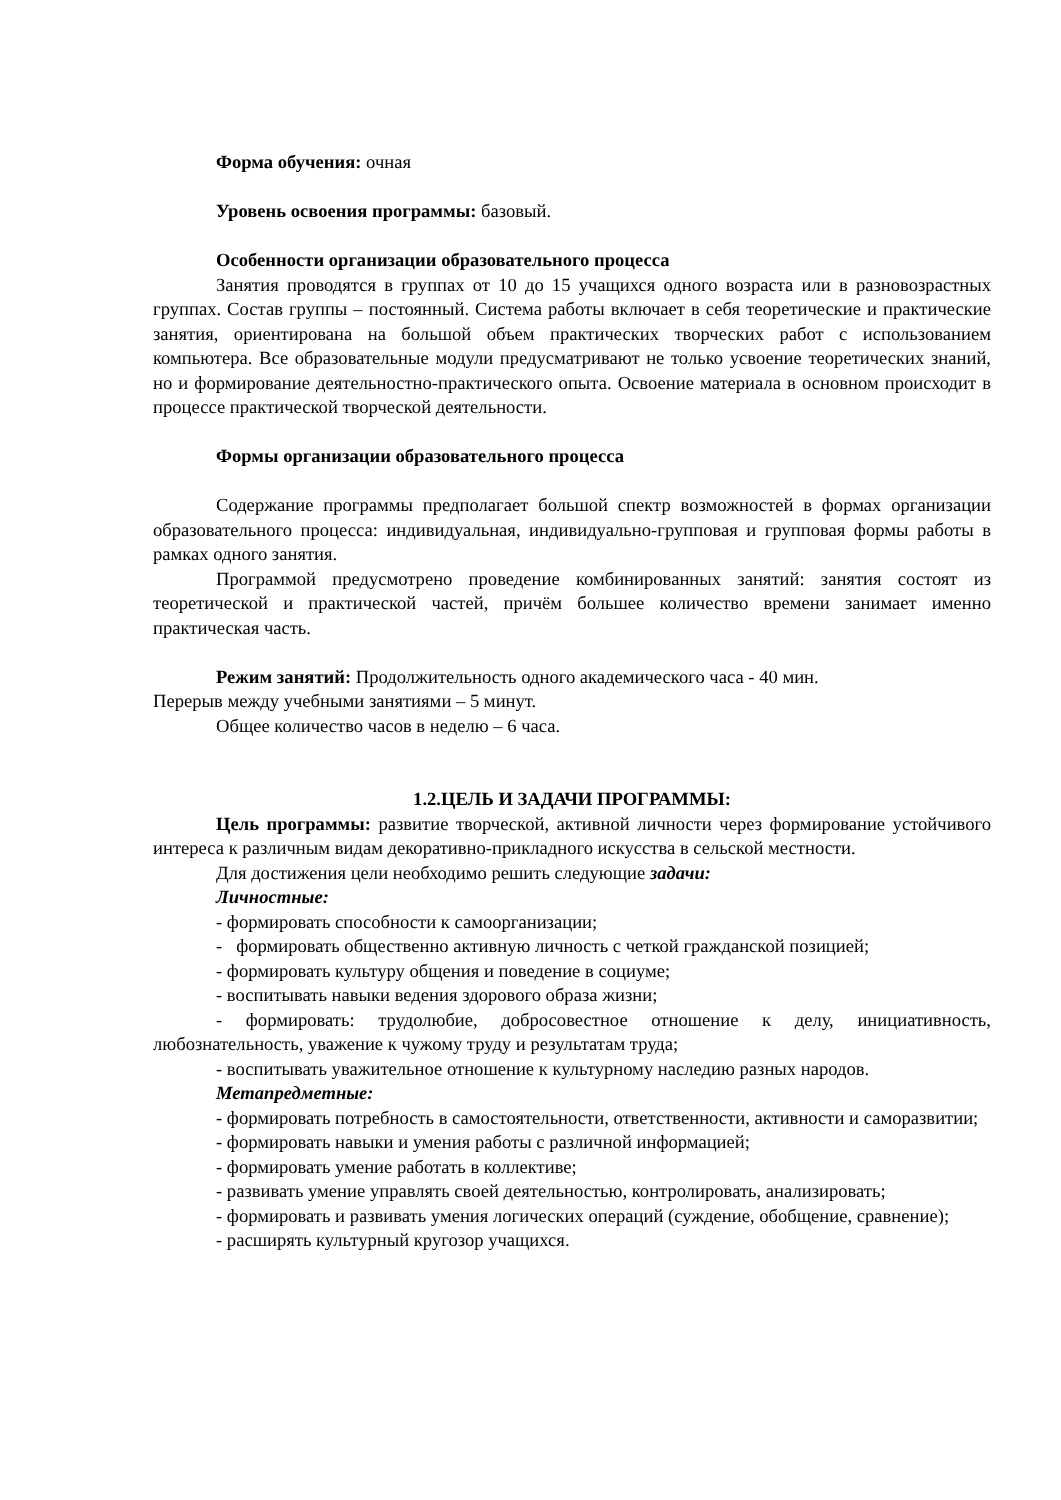Форма обучения: очная
Уровень освоения программы: базовый.
Особенности организации образовательного процесса
Занятия проводятся в группах от 10 до 15 учащихся одного возраста или в разновозрастных группах. Состав группы – постоянный. Система работы включает в себя теоретические и практические занятия, ориентирована на большой объем практических творческих работ с использованием компьютера. Все образовательные модули предусматривают не только усвоение теоретических знаний, но и формирование деятельностно-практического опыта. Освоение материала в основном происходит в процессе практической творческой деятельности.
Формы организации образовательного процесса
Содержание программы предполагает большой спектр возможностей в формах организации образовательного процесса: индивидуальная, индивидуально-групповая и групповая формы работы в рамках одного занятия.
Программой предусмотрено проведение комбинированных занятий: занятия состоят из теоретической и практической частей, причём большее количество времени занимает именно практическая часть.
Режим занятий: Продолжительность одного академического часа - 40 мин.
Перерыв между учебными занятиями – 5 минут.
Общее количество часов в неделю – 6 часа.
1.2.ЦЕЛЬ И ЗАДАЧИ ПРОГРАММЫ:
Цель программы: развитие творческой, активной личности через формирование устойчивого интереса к различным видам декоративно-прикладного искусства в сельской местности.
Для достижения цели необходимо решить следующие задачи:
Личностные:
- формировать способности к самоорганизации;
- формировать общественно активную личность с четкой гражданской позицией;
- формировать культуру общения и поведение в социуме;
- воспитывать навыки ведения здорового образа жизни;
- формировать: трудолюбие, добросовестное отношение к делу, инициативность, любознательность, уважение к чужому труду и результатам труда;
- воспитывать уважительное отношение к культурному наследию разных народов.
Метапредметные:
- формировать потребность в самостоятельности, ответственности, активности и саморазвитии;
- формировать навыки и умения работы с различной информацией;
- формировать умение работать в коллективе;
- развивать умение управлять своей деятельностью, контролировать, анализировать;
- формировать и развивать умения логических операций (суждение, обобщение, сравнение);
- расширять культурный кругозор учащихся.